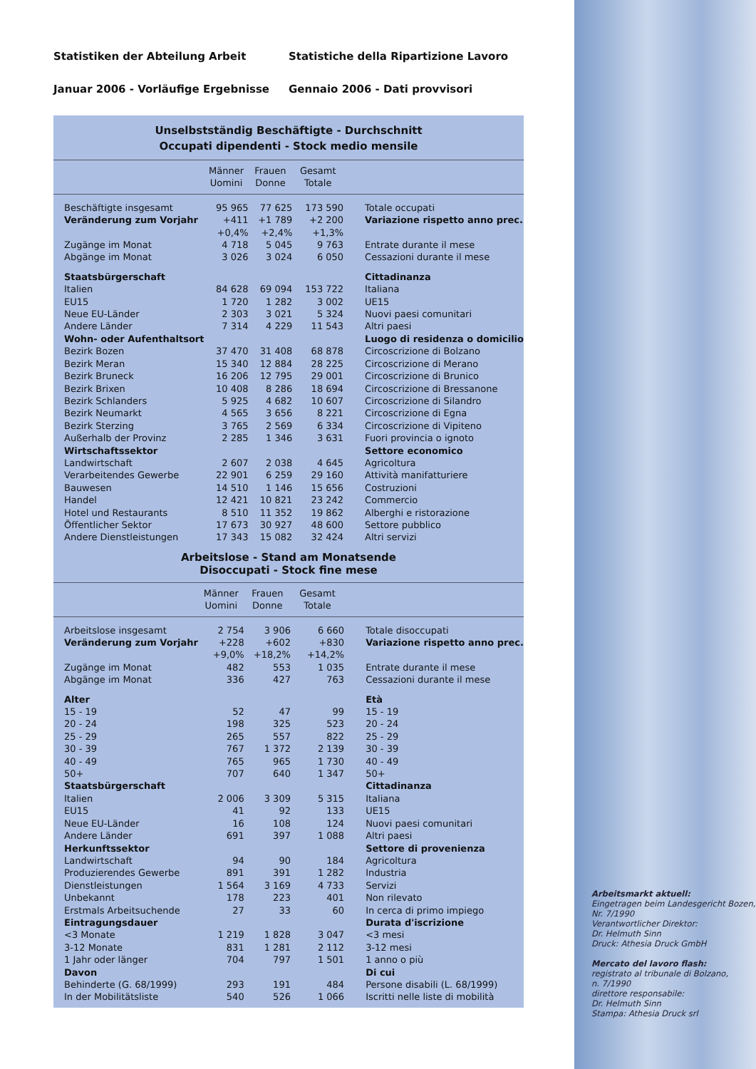Statistiken der Abteilung Arbeit Statistiche della Ripartizione Lavoro
Januar 2006 - Vorläufige Ergebnisse Gennaio 2006 - Dati provvisori
Unselbstständig Beschäftigte - Durchschnitt
Occupati dipendenti - Stock medio mensile
| | Männer Uomini | Frauen Donne | Gesamt Totale | |
| --- | --- | --- | --- | --- |
| Beschäftigte insgesamt | 95 965 | 77 625 | 173 590 | Totale occupati |
| Veränderung zum Vorjahr | +411 | +1 789 | +2 200 | Variazione rispetto anno prec. |
| | +0,4% | +2,4% | +1,3% | |
| Zugänge im Monat | 4 718 | 5 045 | 9 763 | Entrate durante il mese |
| Abgänge im Monat | 3 026 | 3 024 | 6 050 | Cessazioni durante il mese |
| Staatsbürgerschaft | | | | Cittadinanza |
| Italien | 84 628 | 69 094 | 153 722 | Italiana |
| EU15 | 1 720 | 1 282 | 3 002 | UE15 |
| Neue EU-Länder | 2 303 | 3 021 | 5 324 | Nuovi paesi comunitari |
| Andere Länder | 7 314 | 4 229 | 11 543 | Altri paesi |
| Wohn- oder Aufenthaltsort | | | | Luogo di residenza o domicilio |
| Bezirk Bozen | 37 470 | 31 408 | 68 878 | Circoscrizione di Bolzano |
| Bezirk Meran | 15 340 | 12 884 | 28 225 | Circoscrizione di Merano |
| Bezirk Bruneck | 16 206 | 12 795 | 29 001 | Circoscrizione di Brunico |
| Bezirk Brixen | 10 408 | 8 286 | 18 694 | Circoscrizione di Bressanone |
| Bezirk Schlanders | 5 925 | 4 682 | 10 607 | Circoscrizione di Silandro |
| Bezirk Neumarkt | 4 565 | 3 656 | 8 221 | Circoscrizione di Egna |
| Bezirk Sterzing | 3 765 | 2 569 | 6 334 | Circoscrizione di Vipiteno |
| Außerhalb der Provinz | 2 285 | 1 346 | 3 631 | Fuori provincia o ignoto |
| Wirtschaftssektor | | | | Settore economico |
| Landwirtschaft | 2 607 | 2 038 | 4 645 | Agricoltura |
| Verarbeitendes Gewerbe | 22 901 | 6 259 | 29 160 | Attività manifatturiere |
| Bauwesen | 14 510 | 1 146 | 15 656 | Costruzioni |
| Handel | 12 421 | 10 821 | 23 242 | Commercio |
| Hotel und Restaurants | 8 510 | 11 352 | 19 862 | Alberghi e ristorazione |
| Öffentlicher Sektor | 17 673 | 30 927 | 48 600 | Settore pubblico |
| Andere Dienstleistungen | 17 343 | 15 082 | 32 424 | Altri servizi |
Arbeitslose - Stand am Monatsende
Disoccupati - Stock fine mese
| | Männer Uomini | Frauen Donne | Gesamt Totale | |
| --- | --- | --- | --- | --- |
| Arbeitslose insgesamt | 2 754 | 3 906 | 6 660 | Totale disoccupati |
| Veränderung zum Vorjahr | +228 | +602 | +830 | Variazione rispetto anno prec. |
| | +9,0% | +18,2% | +14,2% | |
| Zugänge im Monat | 482 | 553 | 1 035 | Entrate durante il mese |
| Abgänge im Monat | 336 | 427 | 763 | Cessazioni durante il mese |
| Alter | | | | Età |
| 15 - 19 | 52 | 47 | 99 | 15 - 19 |
| 20 - 24 | 198 | 325 | 523 | 20 - 24 |
| 25 - 29 | 265 | 557 | 822 | 25 - 29 |
| 30 - 39 | 767 | 1 372 | 2 139 | 30 - 39 |
| 40 - 49 | 765 | 965 | 1 730 | 40 - 49 |
| 50+ | 707 | 640 | 1 347 | 50+ |
| Staatsbürgerschaft | | | | Cittadinanza |
| Italien | 2 006 | 3 309 | 5 315 | Italiana |
| EU15 | 41 | 92 | 133 | UE15 |
| Neue EU-Länder | 16 | 108 | 124 | Nuovi paesi comunitari |
| Andere Länder | 691 | 397 | 1 088 | Altri paesi |
| Herkunftssektor | | | | Settore di provenienza |
| Landwirtschaft | 94 | 90 | 184 | Agricoltura |
| Produzierendes Gewerbe | 891 | 391 | 1 282 | Industria |
| Dienstleistungen | 1 564 | 3 169 | 4 733 | Servizi |
| Unbekannt | 178 | 223 | 401 | Non rilevato |
| Erstmals Arbeitsuchende | 27 | 33 | 60 | In cerca di primo impiego |
| Eintragungsdauer | | | | Durata d'iscrizione |
| <3 Monate | 1 219 | 1 828 | 3 047 | <3 mesi |
| 3-12 Monate | 831 | 1 281 | 2 112 | 3-12 mesi |
| 1 Jahr oder länger | 704 | 797 | 1 501 | 1 anno o più |
| Davon | | | | Di cui |
| Behinderte (G. 68/1999) | 293 | 191 | 484 | Persone disabili (L. 68/1999) |
| In der Mobilitätsliste | 540 | 526 | 1 066 | Iscritti nelle liste di mobilità |
Arbeitsmarkt aktuell:
Eingetragen beim Landesgericht Bozen,
Nr. 7/1990
Verantwortlicher Direktor:
Dr. Helmuth Sinn
Druck: Athesia Druck GmbH
Mercato del lavoro flash:
registrato al tribunale di Bolzano,
n. 7/1990
direttore responsabile:
Dr. Helmuth Sinn
Stampa: Athesia Druck srl